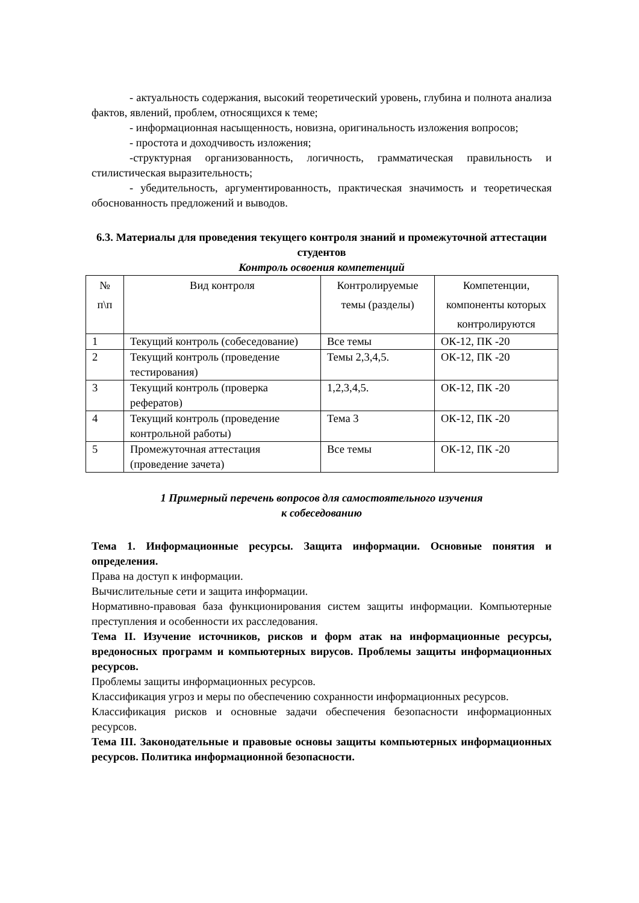- актуальность содержания, высокий теоретический уровень, глубина и полнота анализа фактов, явлений, проблем, относящихся к теме;
- информационная насыщенность, новизна, оригинальность изложения вопросов;
- простота и доходчивость изложения;
-структурная организованность, логичность, грамматическая правильность и стилистическая выразительность;
- убедительность, аргументированность, практическая значимость и теоретическая обоснованность предложений и выводов.
6.3. Материалы для проведения текущего контроля знаний и промежуточной аттестации студентов
Контроль освоения компетенций
| № п\п | Вид контроля | Контролируемые темы (разделы) | Компетенции, компоненты которых контролируются |
| 1 | Текущий контроль (собеседование) | Все темы | ОК-12, ПК -20 |
| 2 | Текущий контроль (проведение тестирования) | Темы 2,3,4,5. | ОК-12, ПК -20 |
| 3 | Текущий контроль (проверка рефератов) | 1,2,3,4,5. | ОК-12, ПК -20 |
| 4 | Текущий контроль (проведение контрольной работы) | Тема 3 | ОК-12, ПК -20 |
| 5 | Промежуточная аттестация (проведение зачета) | Все темы | ОК-12, ПК -20 |
1 Примерный перечень вопросов для самостоятельного изучения
к собеседованию
Тема 1. Информационные ресурсы. Защита информации. Основные понятия и определения.
Права на доступ к информации.
Вычислительные сети и защита информации.
Нормативно-правовая база функционирования систем защиты информации. Компьютерные преступления и особенности их расследования.
Тема II. Изучение источников, рисков и форм атак на информационные ресурсы, вредоносных программ и компьютерных вирусов. Проблемы защиты информационных ресурсов.
Проблемы защиты информационных ресурсов.
Классификация угроз и меры по обеспечению сохранности информационных ресурсов.
Классификация рисков и основные задачи обеспечения безопасности информационных ресурсов.
Тема III. Законодательные и правовые основы защиты компьютерных информационных ресурсов. Политика информационной безопасности.